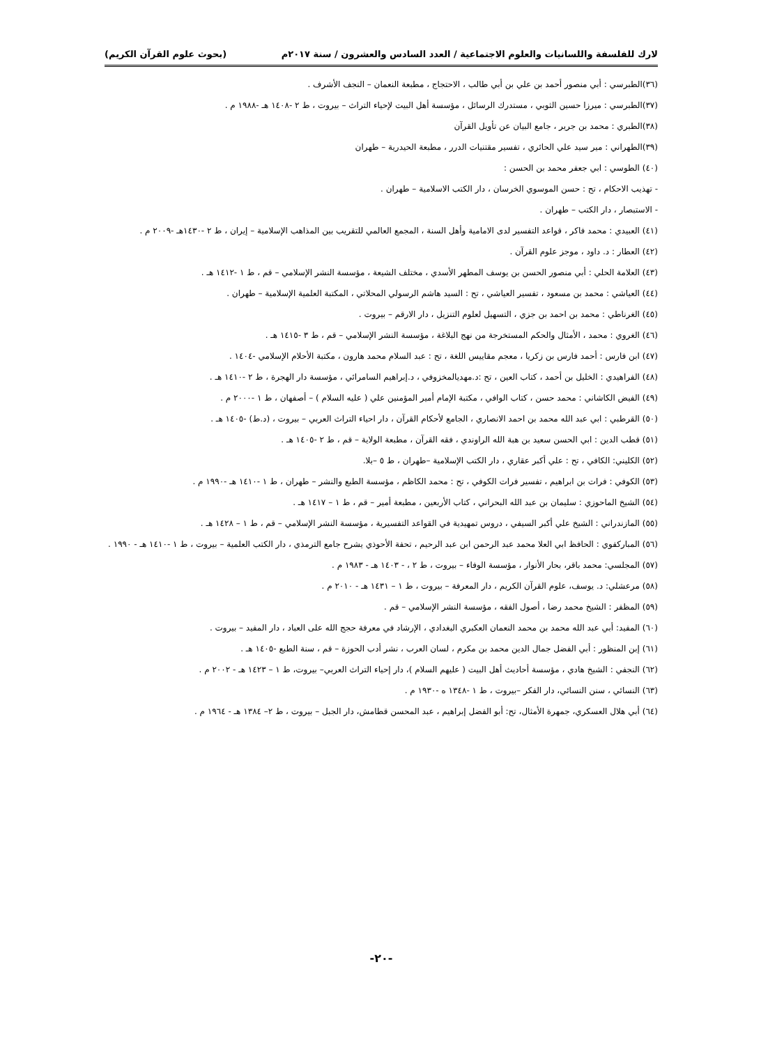لارك للفلسفة واللسانيات والعلوم الاجتماعية / العدد السادس والعشرون / سنة ٢٠١٧م (بحوث علوم القرآن الكريم)
(٣٦)الطبرسي : أبي منصور أحمد بن علي بن أبي طالب ، الاحتجاج ، مطبعة النعمان – النجف الأشرف .
(٣٧)الطبرسي : ميرزا حسين الثوبي ، مستدرك الرسائل ، مؤسسة أهل البيت لإحياء التراث – بيروت ، ط ٢ -١٤٠٨ هـ -١٩٨٨ م .
(٣٨)الطبري : محمد بن جرير ، جامع البيان عن تأويل القرآن
(٣٩)الطهراني : مير سيد علي الحائري ، تفسير مقتنيات الدرر ، مطبعة الحيدرية – طهران
(٤٠) الطوسي : ابي جعفر محمد بن الحسن :
- تهذيب الاحكام ، تح : حسن الموسوي الخرسان ، دار الكتب الاسلامية – طهران .
- الاستبصار ، دار الكتب – طهران .
(٤١) العبيدي : محمد فاكر ، قواعد التفسير لدى الامامية وأهل السنة ، المجمع العالمي للتقريب بين المذاهب الإسلامية – إيران ، ط ٢ -١٤٣٠هـ -٢٠٠٩ م .
(٤٢) العطار : د. داود ، موجز علوم القرآن .
(٤٣) العلامة الحلي : أبي منصور الحسن بن يوسف المطهر الأسدي ، مختلف الشيعة ، مؤسسة النشر الإسلامي – قم ، ط ١ -١٤١٢ هـ .
(٤٤) العياشي : محمد بن مسعود ، تفسير العياشي ، تح : السيد هاشم الرسولي المحلاتي ، المكتبة العلمية الإسلامية – طهران .
(٤٥) الغرناطي : محمد بن احمد بن جزي ، التسهيل لعلوم التنزيل ، دار الارقم – بيروت .
(٤٦) الغروي : محمد ، الأمثال والحكم المستخرجة من نهج البلاغة ، مؤسسة النشر الإسلامي – قم ، ط ٣ -١٤١٥ هـ .
(٤٧) ابن فارس : أحمد فارس بن زكريا ، معجم مقاييس اللغة ، تح : عبد السلام محمد هارون ، مكتبة الأحلام الإسلامي -١٤٠٤ .
(٤٨) الفراهيدي : الخليل بن أحمد ، كتاب العين ، تح :د.مهديالمخزوفي ، د.إبراهيم السامرائي ، مؤسسة دار الهجرة ، ط ٢ -١٤١٠ هـ .
(٤٩) الفيض الكاشاني : محمد حسن ، كتاب الوافي ، مكتبة الإمام أمير المؤمنين علي ( عليه السلام ) – أصفهان ، ط ١ -٢٠٠٠ م .
(٥٠) القرطبي : ابي عبد الله محمد بن احمد الانصاري ، الجامع لأحكام القرآن ، دار احياء التراث العربي – بيروت ، (د.ط) -١٤٠٥ هـ .
(٥١) قطب الدين : ابي الحسن سعيد بن هبة الله الراوندي ، فقه القرآن ، مطبعة الولاية – قم ، ط ٢ -١٤٠٥ هـ .
(٥٢) الكليني: الكافي ، تح : علي أكبر عقاري ، دار الكتب الإسلامية –طهران ، ط ٥ –بلا.
(٥٣) الكوفي : فرات بن ابراهيم ، تفسير فرات الكوفي ، تح : محمد الكاظم ، مؤسسة الطبع والنشر – طهران ، ط ١ -١٤١٠ هـ -١٩٩٠ م .
(٥٤) الشيخ الماحوزي : سليمان بن عبد الله البحراني ، كتاب الأربعين ، مطبعة أمير – قم ، ط ١ – ١٤١٧ هـ .
(٥٥) المازندراني : الشيخ علي أكبر السيفي ، دروس تمهيدية في القواعد التفسيرية ، مؤسسة النشر الإسلامي – قم ، ط ١ – ١٤٢٨ هـ .
(٥٦) المباركفوي : الحافظ ابي العلا محمد عبد الرحمن ابن عبد الرحيم ، تحفة الأحوذي يشرح جامع الترمذي ، دار الكتب العلمية – بيروت ، ط ١ -١٤١٠ هـ - ١٩٩٠ .
(٥٧) المجلسي: محمد باقر، بحار الأنوار ، مؤسسة الوفاء – بيروت ، ط ٢ ، - ١٤٠٣ هـ - ١٩٨٣ م .
(٥٨) مرعشلي: د. يوسف، علوم القرآن الكريم ، دار المعرفة – بيروت ، ط ١ – ١٤٣١ هـ - ٢٠١٠ م .
(٥٩) المظفر : الشيخ محمد رضا ، أصول الفقه ، مؤسسة النشر الإسلامي – قم .
(٦٠) المفيد: أبي عبد الله محمد بن محمد النعمان العكبري البغدادي ، الإرشاد في معرفة حجج الله على العباد ، دار المفيد – بيروت .
(٦١) إبن المنظور : أبي الفضل جمال الدين محمد بن مكرم ، لسان العرب ، نشر أدب الحوزة – قم ، سنة الطبع -١٤٠٥ هـ .
(٦٢) النجفي : الشيخ هادي ، مؤسسة أحاديث أهل البيت ( عليهم السلام )، دار إحياء التراث العربي– بيروت، ط ١ – ١٤٢٣ هـ - ٢٠٠٢ م .
(٦٣) النسائي ، سنن النسائي، دار الفكر –بيروت ، ط ١ -١٣٤٨ ه -١٩٣٠ م .
(٦٤) أبي هلال العسكري، جمهرة الأمثال، تح: أبو الفضل إبراهيم ، عبد المحسن قطامش، دار الجبل – بيروت ، ط ٢– ١٣٨٤ هـ - ١٩٦٤ م .
-٢٠-